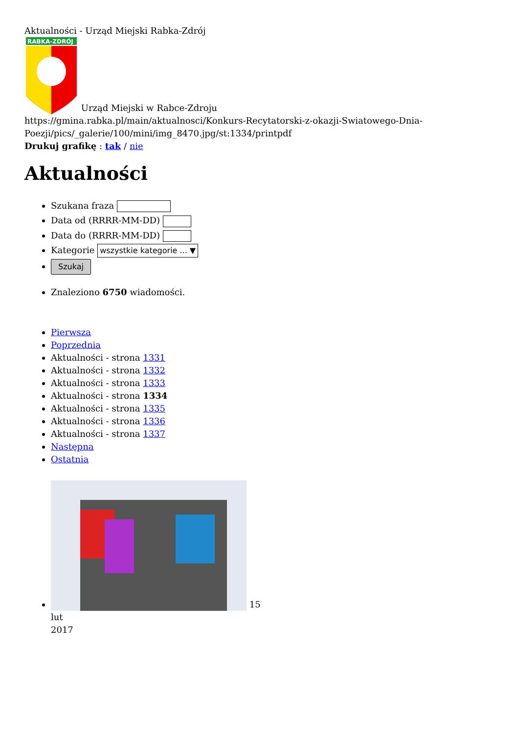Aktualności - Urząd Miejski Rabka-Zdrój
RABKA-ZDRÓJ
Urząd Miejski w Rabce-Zdroju
https://gmina.rabka.pl/main/aktualnosci/Konkurs-Recytatorski-z-okazji-Swiatowego-Dnia-Poezji/pics/_galerie/100/mini/img_8470.jpg/st:1334/printpdf
Drukuj grafikę : tak / nie
Aktualności
Szukana fraza
Data od (RRRR-MM-DD)
Data do (RRRR-MM-DD)
Kategorie wszystkie kategorie ... ▼
Szukaj
Znaleziono 6750 wiadomości.
Pierwsza
Poprzednia
Aktualności - strona 1331
Aktualności - strona 1332
Aktualności - strona 1333
Aktualności - strona 1334
Aktualności - strona 1335
Aktualności - strona 1336
Aktualności - strona 1337
Następna
Ostatnia
15
lut
2017